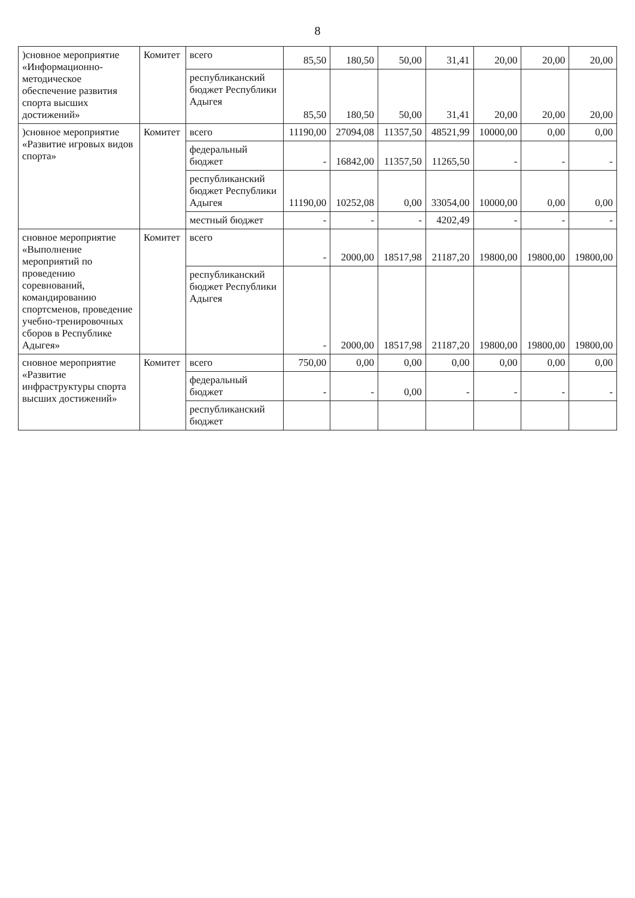8
| )сновное мероприятие «Информационно-методическое обеспечение развития спорта высших достижений» | Комитет | всего | 85,50 | 180,50 | 50,00 | 31,41 | 20,00 | 20,00 | 20,00 |
| | | республиканский бюджет Республики Адыгея | 85,50 | 180,50 | 50,00 | 31,41 | 20,00 | 20,00 | 20,00 |
| )сновное мероприятие «Развитие игровых видов спорта» | Комитет | всего | 11190,00 | 27094,08 | 11357,50 | 48521,99 | 10000,00 | 0,00 | 0,00 |
| | | федеральный бюджет | - | 16842,00 | 11357,50 | 11265,50 | - | - | - |
| | | республиканский бюджет Республики Адыгея | 11190,00 | 10252,08 | 0,00 | 33054,00 | 10000,00 | 0,00 | 0,00 |
| | | местный бюджет | - | - | - | 4202,49 | - | - | - |
| сновное мероприятие «Выполнение мероприятий по проведению соревнований, командированию спортсменов, проведение учебно-тренировочных сборов в Республике Адыгея» | Комитет | всего | - | 2000,00 | 18517,98 | 21187,20 | 19800,00 | 19800,00 | 19800,00 |
| | | республиканский бюджет Республики Адыгея | - | 2000,00 | 18517,98 | 21187,20 | 19800,00 | 19800,00 | 19800,00 |
| сновное мероприятие «Развитие инфраструктуры спорта высших достижений» | Комитет | всего | 750,00 | 0,00 | 0,00 | 0,00 | 0,00 | 0,00 | 0,00 |
| | | федеральный бюджет | - | - | 0,00 | - | - | - | - |
| | | республиканский бюджет | | | | | | | |